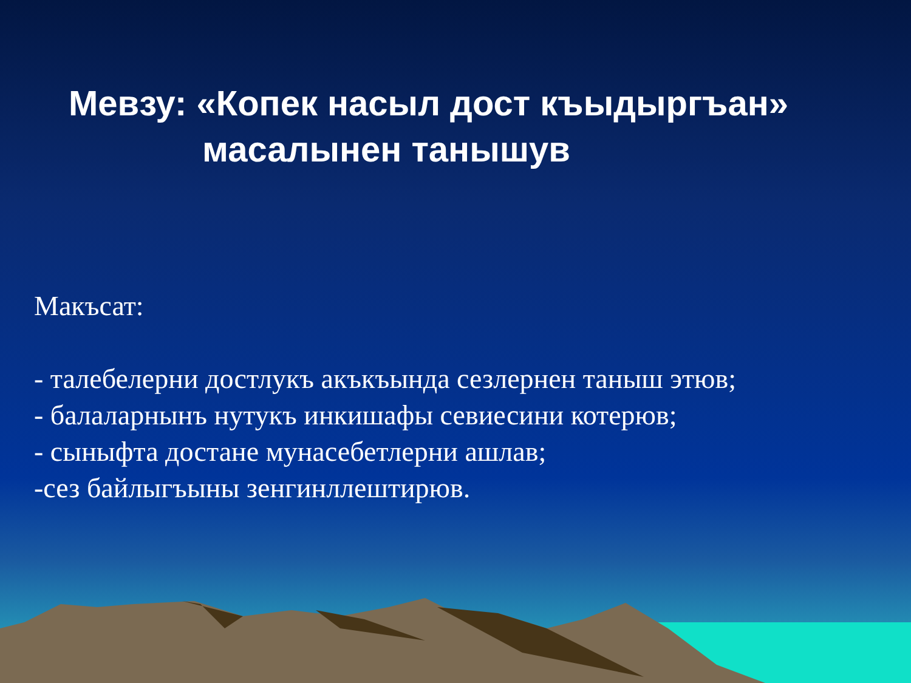Мевзу: «Копек насыл дост къыдыргъан»
масалынен танышув
Макъсат:
- талебелерни достлукъ акъкъында сезлернен таныш этюв;
- балаларнынъ нутукъ инкишафы севиесини котерюв;
- сыныфта достане мунасебетлерни ашлав;
-сез байлыгъыны зенгинллештирюв.